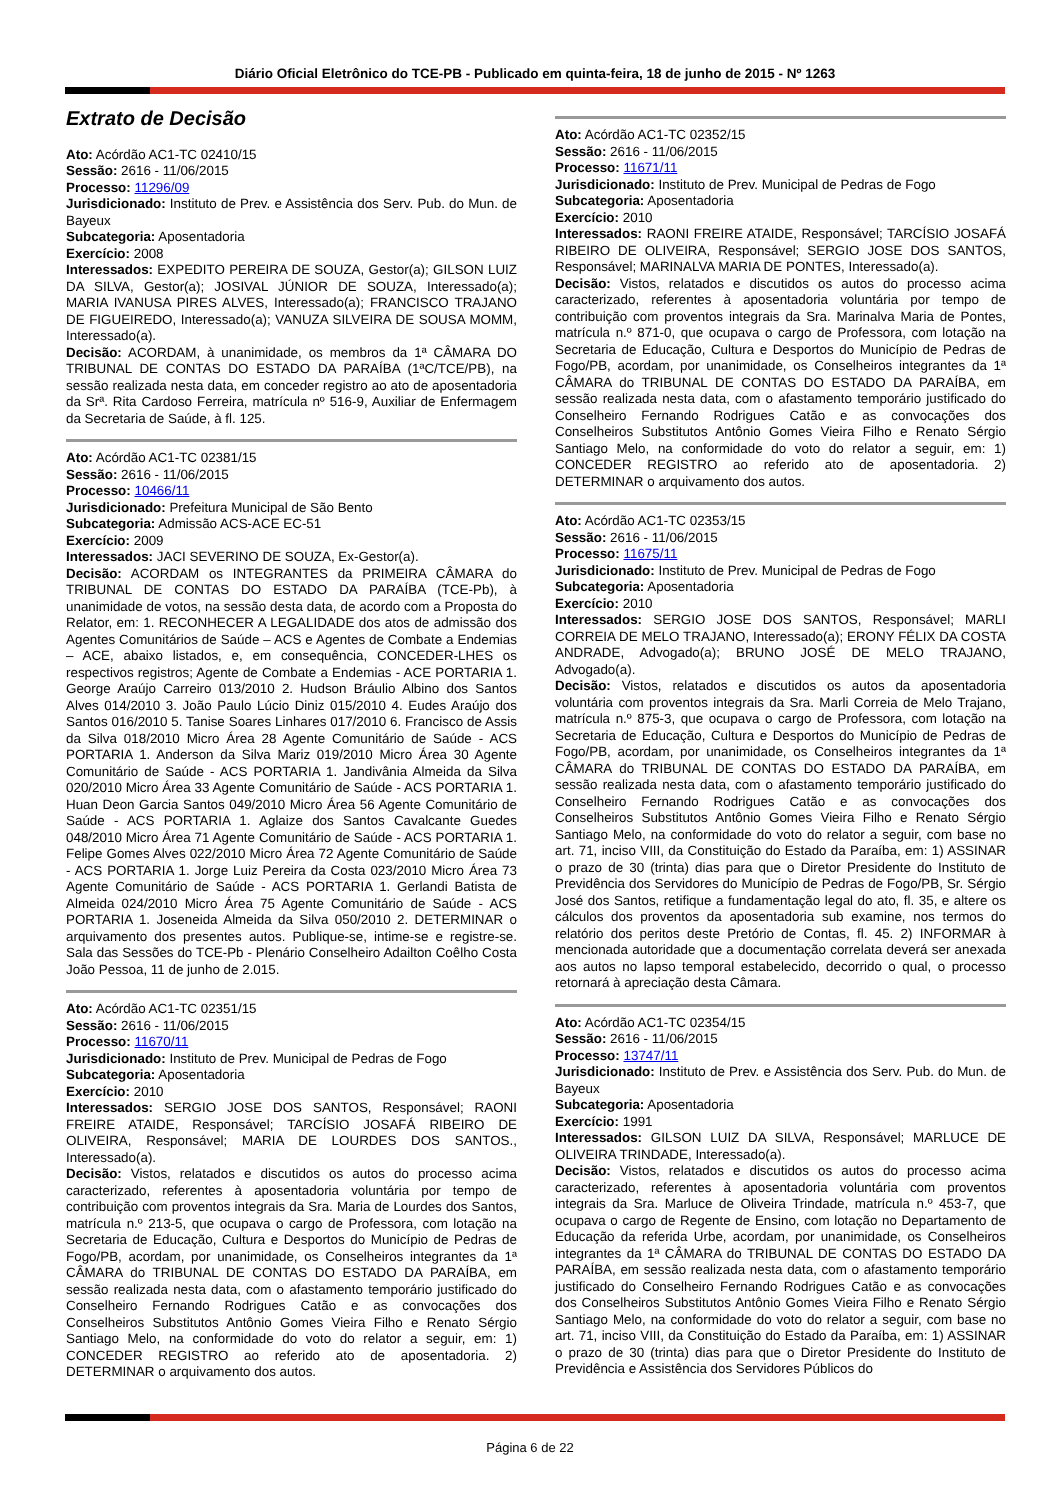Diário Oficial Eletrônico do TCE-PB - Publicado em quinta-feira, 18 de junho de 2015 - Nº 1263
Extrato de Decisão
Ato: Acórdão AC1-TC 02410/15
Sessão: 2616 - 11/06/2015
Processo: 11296/09
Jurisdicionado: Instituto de Prev. e Assistência dos Serv. Pub. do Mun. de Bayeux
Subcategoria: Aposentadoria
Exercício: 2008
Interessados: EXPEDITO PEREIRA DE SOUZA, Gestor(a); GILSON LUIZ DA SILVA, Gestor(a); JOSIVAL JÚNIOR DE SOUZA, Interessado(a); MARIA IVANUSA PIRES ALVES, Interessado(a); FRANCISCO TRAJANO DE FIGUEIREDO, Interessado(a); VANUZA SILVEIRA DE SOUSA MOMM, Interessado(a).
Decisão: ACORDAM, à unanimidade, os membros da 1ª CÂMARA DO TRIBUNAL DE CONTAS DO ESTADO DA PARAÍBA (1ªC/TCE/PB), na sessão realizada nesta data, em conceder registro ao ato de aposentadoria da Srª. Rita Cardoso Ferreira, matrícula nº 516-9, Auxiliar de Enfermagem da Secretaria de Saúde, à fl. 125.
Ato: Acórdão AC1-TC 02381/15
Sessão: 2616 - 11/06/2015
Processo: 10466/11
Jurisdicionado: Prefeitura Municipal de São Bento
Subcategoria: Admissão ACS-ACE EC-51
Exercício: 2009
Interessados: JACI SEVERINO DE SOUZA, Ex-Gestor(a).
Decisão: ACORDAM os INTEGRANTES da PRIMEIRA CÂMARA do TRIBUNAL DE CONTAS DO ESTADO DA PARAÍBA (TCE-Pb), à unanimidade de votos, na sessão desta data, de acordo com a Proposta do Relator, em: 1. RECONHECER A LEGALIDADE dos atos de admissão dos Agentes Comunitários de Saúde – ACS e Agentes de Combate a Endemias – ACE, abaixo listados, e, em consequência, CONCEDER-LHES os respectivos registros; Agente de Combate a Endemias - ACE PORTARIA 1. George Araújo Carreiro 013/2010 2. Hudson Bráulio Albino dos Santos Alves 014/2010 3. João Paulo Lúcio Diniz 015/2010 4. Eudes Araújo dos Santos 016/2010 5. Tanise Soares Linhares 017/2010 6. Francisco de Assis da Silva 018/2010 Micro Área 28 Agente Comunitário de Saúde - ACS PORTARIA 1. Anderson da Silva Mariz 019/2010 Micro Área 30 Agente Comunitário de Saúde - ACS PORTARIA 1. Jandivânia Almeida da Silva 020/2010 Micro Área 33 Agente Comunitário de Saúde - ACS PORTARIA 1. Huan Deon Garcia Santos 049/2010 Micro Área 56 Agente Comunitário de Saúde - ACS PORTARIA 1. Aglaize dos Santos Cavalcante Guedes 048/2010 Micro Área 71 Agente Comunitário de Saúde - ACS PORTARIA 1. Felipe Gomes Alves 022/2010 Micro Área 72 Agente Comunitário de Saúde - ACS PORTARIA 1. Jorge Luiz Pereira da Costa 023/2010 Micro Área 73 Agente Comunitário de Saúde - ACS PORTARIA 1. Gerlandi Batista de Almeida 024/2010 Micro Área 75 Agente Comunitário de Saúde - ACS PORTARIA 1. Joseneida Almeida da Silva 050/2010 2. DETERMINAR o arquivamento dos presentes autos. Publique-se, intime-se e registre-se. Sala das Sessões do TCE-Pb - Plenário Conselheiro Adailton Coêlho Costa João Pessoa, 11 de junho de 2.015.
Ato: Acórdão AC1-TC 02351/15
Sessão: 2616 - 11/06/2015
Processo: 11670/11
Jurisdicionado: Instituto de Prev. Municipal de Pedras de Fogo
Subcategoria: Aposentadoria
Exercício: 2010
Interessados: SERGIO JOSE DOS SANTOS, Responsável; RAONI FREIRE ATAIDE, Responsável; TARCÍSIO JOSAFÁ RIBEIRO DE OLIVEIRA, Responsável; MARIA DE LOURDES DOS SANTOS., Interessado(a).
Decisão: Vistos, relatados e discutidos os autos do processo acima caracterizado, referentes à aposentadoria voluntária por tempo de contribuição com proventos integrais da Sra. Maria de Lourdes dos Santos, matrícula n.º 213-5, que ocupava o cargo de Professora, com lotação na Secretaria de Educação, Cultura e Desportos do Município de Pedras de Fogo/PB, acordam, por unanimidade, os Conselheiros integrantes da 1ª CÂMARA do TRIBUNAL DE CONTAS DO ESTADO DA PARAÍBA, em sessão realizada nesta data, com o afastamento temporário justificado do Conselheiro Fernando Rodrigues Catão e as convocações dos Conselheiros Substitutos Antônio Gomes Vieira Filho e Renato Sérgio Santiago Melo, na conformidade do voto do relator a seguir, em: 1) CONCEDER REGISTRO ao referido ato de aposentadoria. 2) DETERMINAR o arquivamento dos autos.
Ato: Acórdão AC1-TC 02352/15
Sessão: 2616 - 11/06/2015
Processo: 11671/11
Jurisdicionado: Instituto de Prev. Municipal de Pedras de Fogo
Subcategoria: Aposentadoria
Exercício: 2010
Interessados: RAONI FREIRE ATAIDE, Responsável; TARCÍSIO JOSAFÁ RIBEIRO DE OLIVEIRA, Responsável; SERGIO JOSE DOS SANTOS, Responsável; MARINALVA MARIA DE PONTES, Interessado(a).
Decisão: Vistos, relatados e discutidos os autos do processo acima caracterizado, referentes à aposentadoria voluntária por tempo de contribuição com proventos integrais da Sra. Marinalva Maria de Pontes, matrícula n.º 871-0, que ocupava o cargo de Professora, com lotação na Secretaria de Educação, Cultura e Desportos do Município de Pedras de Fogo/PB, acordam, por unanimidade, os Conselheiros integrantes da 1ª CÂMARA do TRIBUNAL DE CONTAS DO ESTADO DA PARAÍBA, em sessão realizada nesta data, com o afastamento temporário justificado do Conselheiro Fernando Rodrigues Catão e as convocações dos Conselheiros Substitutos Antônio Gomes Vieira Filho e Renato Sérgio Santiago Melo, na conformidade do voto do relator a seguir, em: 1) CONCEDER REGISTRO ao referido ato de aposentadoria. 2) DETERMINAR o arquivamento dos autos.
Ato: Acórdão AC1-TC 02353/15
Sessão: 2616 - 11/06/2015
Processo: 11675/11
Jurisdicionado: Instituto de Prev. Municipal de Pedras de Fogo
Subcategoria: Aposentadoria
Exercício: 2010
Interessados: SERGIO JOSE DOS SANTOS, Responsável; MARLI CORREIA DE MELO TRAJANO, Interessado(a); ERONY FÉLIX DA COSTA ANDRADE, Advogado(a); BRUNO JOSÉ DE MELO TRAJANO, Advogado(a).
Decisão: Vistos, relatados e discutidos os autos da aposentadoria voluntária com proventos integrais da Sra. Marli Correia de Melo Trajano, matrícula n.º 875-3, que ocupava o cargo de Professora, com lotação na Secretaria de Educação, Cultura e Desportos do Município de Pedras de Fogo/PB, acordam, por unanimidade, os Conselheiros integrantes da 1ª CÂMARA do TRIBUNAL DE CONTAS DO ESTADO DA PARAÍBA, em sessão realizada nesta data, com o afastamento temporário justificado do Conselheiro Fernando Rodrigues Catão e as convocações dos Conselheiros Substitutos Antônio Gomes Vieira Filho e Renato Sérgio Santiago Melo, na conformidade do voto do relator a seguir, com base no art. 71, inciso VIII, da Constituição do Estado da Paraíba, em: 1) ASSINAR o prazo de 30 (trinta) dias para que o Diretor Presidente do Instituto de Previdência dos Servidores do Município de Pedras de Fogo/PB, Sr. Sérgio José dos Santos, retifique a fundamentação legal do ato, fl. 35, e altere os cálculos dos proventos da aposentadoria sub examine, nos termos do relatório dos peritos deste Pretório de Contas, fl. 45. 2) INFORMAR à mencionada autoridade que a documentação correlata deverá ser anexada aos autos no lapso temporal estabelecido, decorrido o qual, o processo retornará à apreciação desta Câmara.
Ato: Acórdão AC1-TC 02354/15
Sessão: 2616 - 11/06/2015
Processo: 13747/11
Jurisdicionado: Instituto de Prev. e Assistência dos Serv. Pub. do Mun. de Bayeux
Subcategoria: Aposentadoria
Exercício: 1991
Interessados: GILSON LUIZ DA SILVA, Responsável; MARLUCE DE OLIVEIRA TRINDADE, Interessado(a).
Decisão: Vistos, relatados e discutidos os autos do processo acima caracterizado, referentes à aposentadoria voluntária com proventos integrais da Sra. Marluce de Oliveira Trindade, matrícula n.º 453-7, que ocupava o cargo de Regente de Ensino, com lotação no Departamento de Educação da referida Urbe, acordam, por unanimidade, os Conselheiros integrantes da 1ª CÂMARA do TRIBUNAL DE CONTAS DO ESTADO DA PARAÍBA, em sessão realizada nesta data, com o afastamento temporário justificado do Conselheiro Fernando Rodrigues Catão e as convocações dos Conselheiros Substitutos Antônio Gomes Vieira Filho e Renato Sérgio Santiago Melo, na conformidade do voto do relator a seguir, com base no art. 71, inciso VIII, da Constituição do Estado da Paraíba, em: 1) ASSINAR o prazo de 30 (trinta) dias para que o Diretor Presidente do Instituto de Previdência e Assistência dos Servidores Públicos do
Página 6 de 22